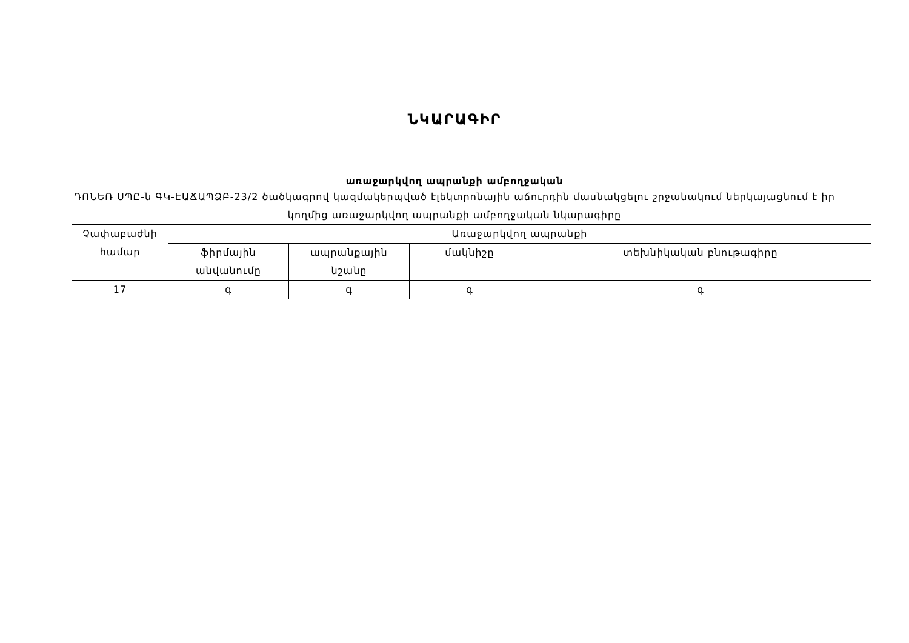ՆԿԱՐԱԳԻՐ
առաջարկվող ապրանքի ամբողջական
ԴՈՆԵՌ ՍՊԸ-ն ԳԿ-ԷԱՃԱՊՁԲ-23/2 ծածկագրով կազմակերպված էլեկտրոնային աճուրդին մասնակցելու շրջանակում ներկայացնում է իր կողմից առաջարկվող ապրանքի ամբողջական նկարագիրը
| Չափաբաժնի համար | Առաջարկվող ապրանքի | | | |
| --- | --- | --- | --- | --- |
| | ֆիրմային անվանումը | ապրանքային նշանը | մակնիշը | տեխնիկական բնութագիրը |
| 17 | գ | գ | գ | գ |